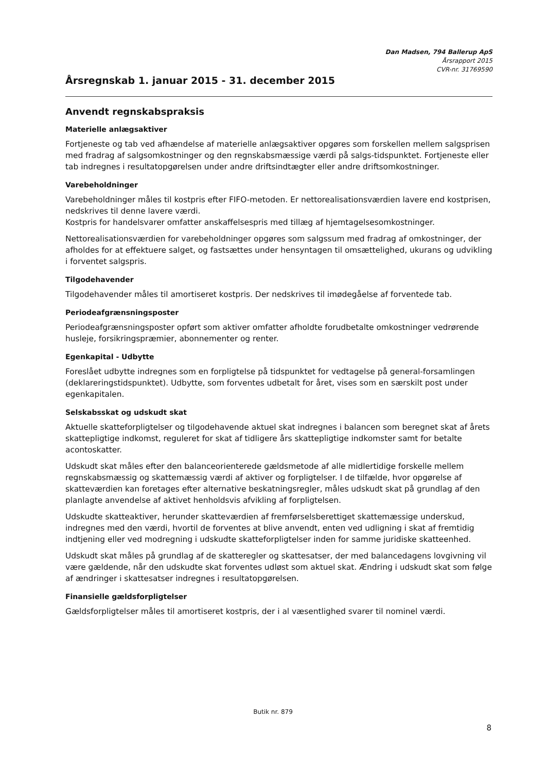Dan Madsen, 794 Ballerup ApS
Årsrapport 2015
CVR-nr. 31769590
Årsregnskab 1. januar 2015 - 31. december 2015
Anvendt regnskabspraksis
Materielle anlægsaktiver
Fortjeneste og tab ved afhændelse af materielle anlægsaktiver opgøres som forskellen mellem salgsprisen med fradrag af salgsomkostninger og den regnskabsmæssige værdi på salgs-tidspunktet. Fortjeneste eller tab indregnes i resultatopgørelsen under andre driftsindtægter eller andre driftsomkostninger.
Varebeholdninger
Varebeholdninger måles til kostpris efter FIFO-metoden. Er nettorealisationsværdien lavere end kostprisen, nedskrives til denne lavere værdi.
Kostpris for handelsvarer omfatter anskaffelsespris med tillæg af hjemtagelsesomkostninger.
Nettorealisationsværdien for varebeholdninger opgøres som salgssum med fradrag af omkostninger, der afholdes for at effektuere salget, og fastsættes under hensyntagen til omsættelighed, ukurans og udvikling i forventet salgspris.
Tilgodehavender
Tilgodehavender måles til amortiseret kostpris. Der nedskrives til imødegåelse af forventede tab.
Periodeafgrænsningsposter
Periodeafgrænsningsposter opført som aktiver omfatter afholdte forudbetalte omkostninger vedrørende husleje, forsikringspræmier, abonnementer og renter.
Egenkapital - Udbytte
Foreslået udbytte indregnes som en forpligtelse på tidspunktet for vedtagelse på general-forsamlingen (deklareringstidspunktet). Udbytte, som forventes udbetalt for året, vises som en særskilt post under egenkapitalen.
Selskabsskat og udskudt skat
Aktuelle skatteforpligtelser og tilgodehavende aktuel skat indregnes i balancen som beregnet skat af årets skattepligtige indkomst, reguleret for skat af tidligere års skattepligtige indkomster samt for betalte acontoskatter.
Udskudt skat måles efter den balanceorienterede gældsmetode af alle midlertidige forskelle mellem regnskabsmæssig og skattemæssig værdi af aktiver og forpligtelser. I de tilfælde, hvor opgørelse af skatteværdien kan foretages efter alternative beskatningsregler, måles udskudt skat på grundlag af den planlagte anvendelse af aktivet henholdsvis afvikling af forpligtelsen.
Udskudte skatteaktiver, herunder skatteværdien af fremførselsberettiget skattemæssige underskud, indregnes med den værdi, hvortil de forventes at blive anvendt, enten ved udligning i skat af fremtidig indtjening eller ved modregning i udskudte skatteforpligtelser inden for samme juridiske skatteenhed.
Udskudt skat måles på grundlag af de skatteregler og skattesatser, der med balancedagens lovgivning vil være gældende, når den udskudte skat forventes udløst som aktuel skat. Ændring i udskudt skat som følge af ændringer i skattesatser indregnes i resultatopgørelsen.
Finansielle gældsforpligtelser
Gældsforpligtelser måles til amortiseret kostpris, der i al væsentlighed svarer til nominel værdi.
Butik nr. 879
8